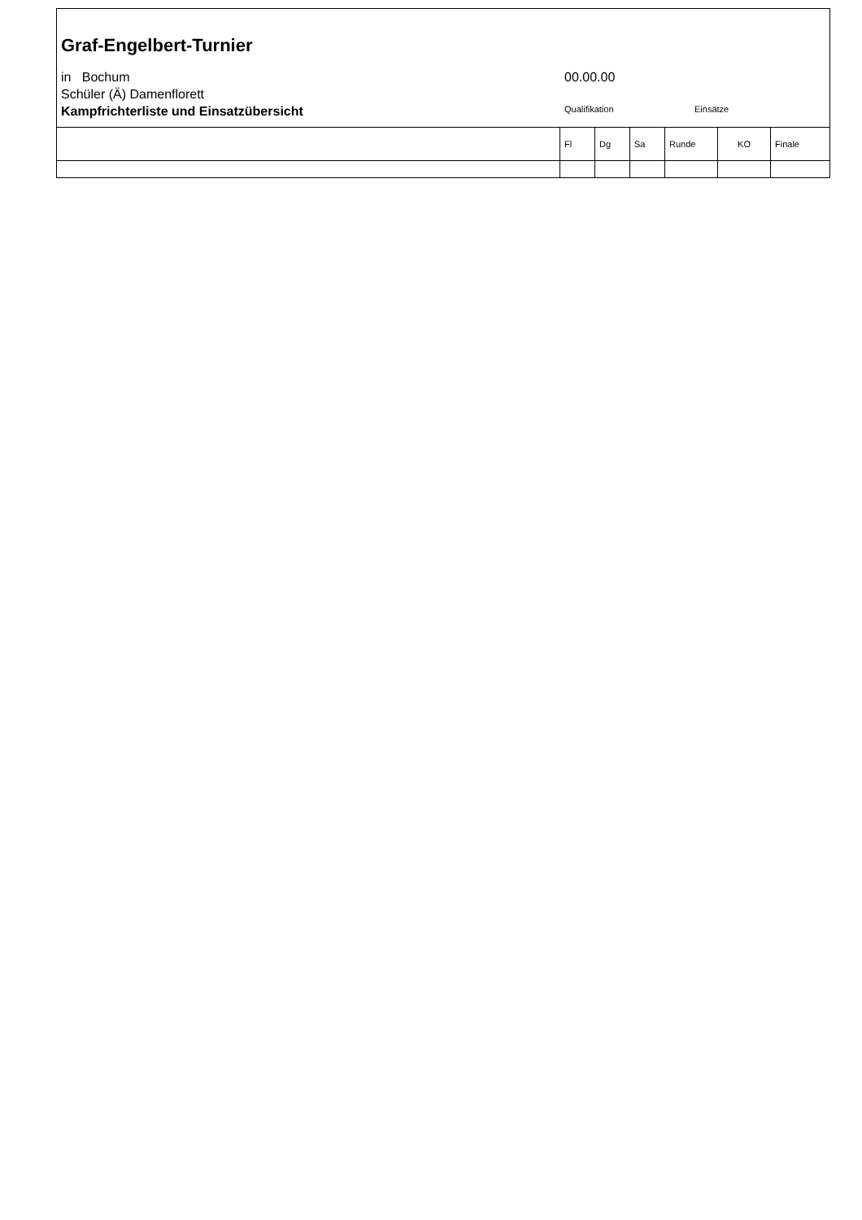Graf-Engelbert-Turnier
in Bochum
Schüler (Ä) Damenflorett
Kampfrichterliste und Einsatzübersicht
00.00.00
Qualifikation Einsätze
| | Fl | Dg | Sa | Runde | KO | Finale |